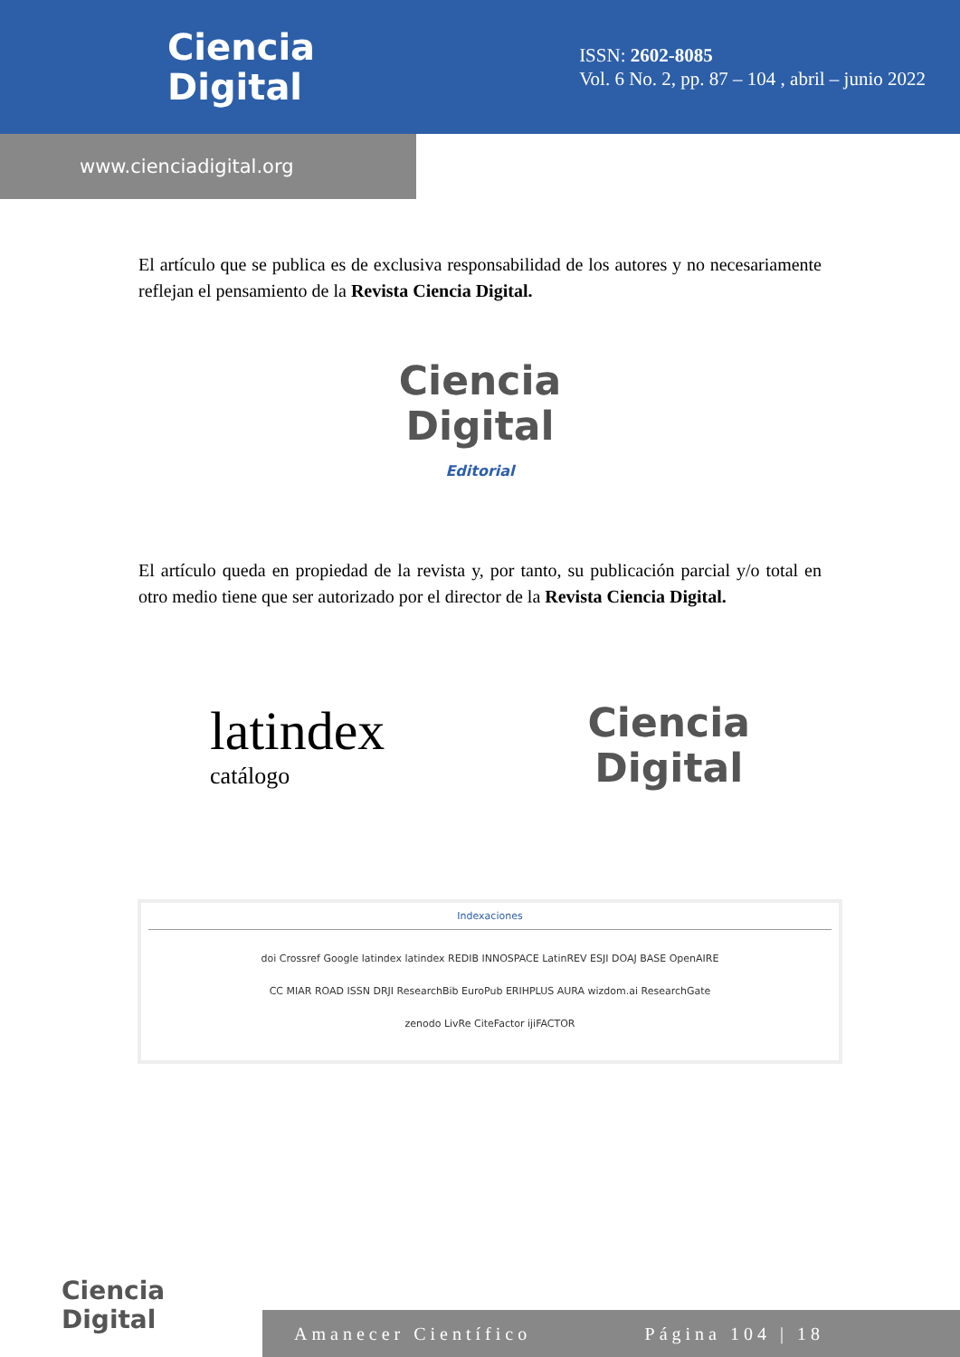Ciencia
Digital
ISSN: 2602-8085
Vol. 6 No. 2, pp. 87 – 104 , abril – junio 2022
www.cienciadigital.org
El artículo que se publica es de exclusiva responsabilidad de los autores y no necesariamente reflejan el pensamiento de la Revista Ciencia Digital.
Ciencia
Digital
Editorial
El artículo queda en propiedad de la revista y, por tanto, su publicación parcial y/o total en otro medio tiene que ser autorizado por el director de la Revista Ciencia Digital.
latindex
catálogo
Ciencia
Digital
Indexaciones
doi Crossref Google latindex latindex REDIB INNOSPACE LatinREV ESJI DOAJ BASE OpenAIRE
CC MIAR ROAD ISSN DRJI ResearchBib EuroPub ERIHPLUS AURA wizdom.ai ResearchGate
zenodo LivRe CiteFactor ijiFACTOR
Ciencia
Digital
Amanecer Científico Página 104 | 18